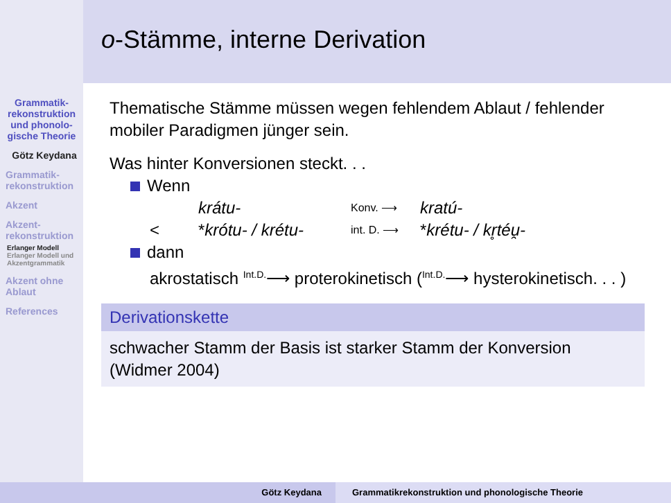o-Stämme, interne Derivation
Grammatik-rekonstruktion und phonolo-gische Theorie
Götz Keydana
Grammatik-rekonstruktion
Akzent
Akzent-rekonstruktion
Erlanger Modell
Erlanger Modell und Akzentgrammatik
Akzent ohne Ablaut
References
Thematische Stämme müssen wegen fehlendem Ablaut / fehlender mobiler Paradigmen jünger sein.
Was hinter Konversionen steckt. . .
Wenn
krátu- Konv. ⟶ kratú-
< *krótu- / krétu- int. D. ⟶ *krétu- / kr̥téu̯-
dann
akrostatisch <sup>Int.D.</sup>⟶ proterokinetisch (<sup>Int.D.</sup>⟶ hysterokinetisch. . . )
Derivationskette
schwacher Stamm der Basis ist starker Stamm der Konversion (Widmer 2004)
Götz Keydana Grammatikrekonstruktion und phonologische Theorie